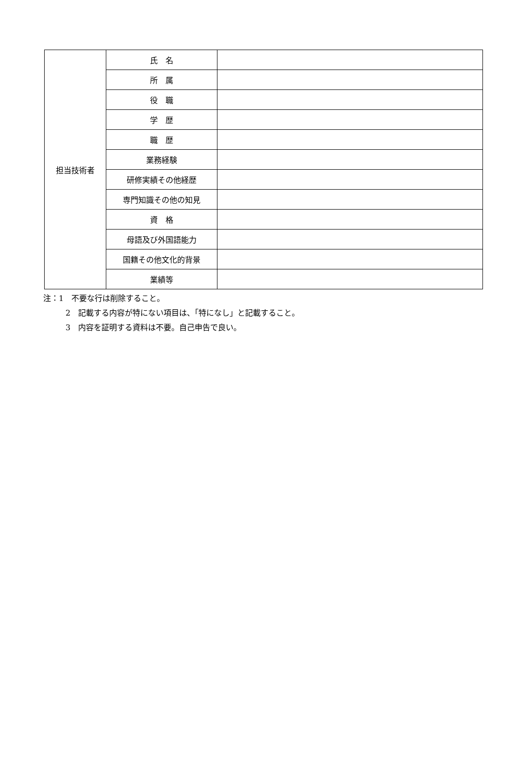| 担当技術者 | 氏 名 | |
| | 所 属 | |
| | 役 職 | |
| | 学 歴 | |
| | 職 歴 | |
| | 業務経験 | |
| | 研修実績その他経歴 | |
| | 専門知識その他の知見 | |
| | 資 格 | |
| | 母語及び外国語能力 | |
| | 国籍その他文化的背景 | |
| | 業績等 | |
注：1　不要な行は削除すること。
2　記載する内容が特にない項目は、「特になし」と記載すること。
3　内容を証明する資料は不要。自己申告で良い。